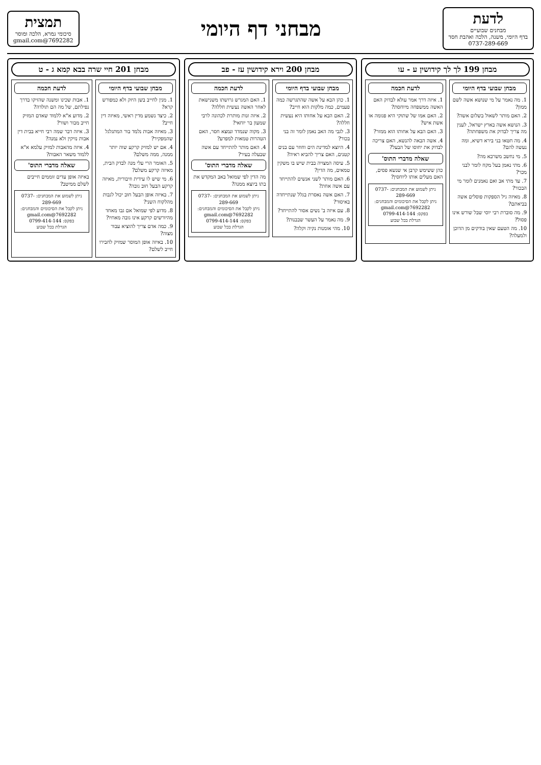לדעת
מבחנים שבועיים
בדף היומי, משנה, הלכה ואהבת חסד
0737-289-669
מבחני דף היומי
תמצית
סיכומי גמרא, הלכה ומוסר
7692282@gmail.com
מבחן 199 לך לך קידושין ע - עו
מבחן שבועי בדף היומי
1. מה נאמר על מי שנושא אשה לשם ממון?
2. האם מותר לשאול בשלום אשה?
3. הנושא אשה בארץ ישראל, לענין מה צריך לבדוק את משפחתה?
4. מה חטאו בני בירא דשיא, ומה נעשה להם?
5. מי נחשב משרבא מה?
6. מתי נאמן בעל מקח לומר לבני מכר?
7. עד מתי אב ואם נאמנים לומר מי הבכור?
8. מאיזה גיל הספקות פוסלים אשה בביאתם?
9. מה סוברת רבי יוסי שבל שורש אינו פסול?
10. מה הטעם שאין בודקים מן הדוכן ולמעלה?
לדעת חכמה
1. איזה דרך אמר עולא לבדוק האם האשה ממשפחה מיוחסת?
2. האם אמו של שתוקי היא פגומה או אשת איש?
3. האם הבא על אחותו הוא ממזר?
4. אשה הבאה להנשא, האם צריכה לבדוק את יחוסו של הבעל?
שאלה מדברי התוס'
כהן ששימש קרבן אי שנשא פסים, האם מעלים אותו ליוחסין?
ניתן לשמוע את המבחנים: 0737-289-669
ניתן לקבל את הסיכומים והמבחנים: 7692282@gmail.com
בפקס: 0799-414-144
הגרלת בכל שבוע
מבחן 200 וירא קידושין עז - פב
מבחן שבועי בדף היומי
1. כהן הבא על אשה שהתגרשה כמה פעמים, כמה מלקות הוא חייב?
2. האם הבא על אחותו היא נעשית חללה?
3. לגבי מה האב נאמן לומר זה בני בכור?
4. היוצא למדינת הים וחוזר עם בנים קטנים, האם צריך להביא ראיה?
5. עיסה המצויה בבית שיש בו משקין טמאים, מה הדין?
6. האם מותר לשני אנשים להתייחד עם אשה אחת?
7. האם אשה נאסרת בגלל שנתייחדה באיסור?
8. עם איזה ב' נשים אסור להתייחד?
9. מה נאמר על העשר שבבנות?
10. מהי אומנות נקיה וקלה?
לדעת חכמה
1. האם המגרש גרושתו משנישאת לאחר האשה נעשית חללה?
2. איזה זנות מותרת לכהונה לרבי שמעון בר יוחאי?
3. מקוה שנמדד ונמצא חסר, האם הטהרות טמאות למפרע?
4. האם מותר להתייחד עם אשה שבעלה בעיר?
שאלה מדברי התוס'
מה הדין לפי שמואל באב המקדש את בתו ביוצא ממנה?
ניתן לשמוע את המבחנים: 0737-289-669
ניתן לקבל את הסיכומים והמבחנים: 7692282@gmail.com
בפקס: 0799-414-144
הגרלת בכל שבוע
מבחן 201 חיי שרה בבא קמא ג - ט
מבחן שבועי בדף היומי
1. מנין לחייב בשן היזק ולא כמפורש קרא?
2. כיצד נשמע מדין ראשי, מאיזה דין חייב?
3. מאיזה אבות נלמד בור המתגלגל שהמפקיר?
4. אם יש למזיק קרקע שוה יותר ממנה, ממה משלם?
5. האומר הרי עלי מנה לבדק הבית, מאיזה קרקע משלם?
6. מי שיש לו עידית וזיבורית, מאיזה קרקע הבעל חוב גובה?
7. באיזה אופן הבעל חוב יכול לגבות מהלקוח השני?
8. מדוע לפי שמואל אם גבו מאחד מהיורשים קרקע אינו גובה מאחיו?
9. כמה אדם צריך להוציא עבור מצוה?
10. באיזה אופן המוסר שמזיק לחבירו חייב לשלם?
לדעת חכמה
1. אבות שכינו ומשנה שהזיקו בדרך נפילתם, של מה הם תולדה?
2. מדוע א"א ללמוד שאדם המזיק חייב מבור ושור?
3. איזה דבר שמה רבי חייא בבית דין אבות נזיקין ולא נמנה?
4. איזה מהאבות למזיק עלמא א"א ללמוד משאר האבות?
שאלה מדברי התוס'
באיזה אופן עדים זוממים חייבים לשלם ממיטב?
ניתן לשמוע את המבחנים: 0737-289-669
ניתן לקבל את הסיכומים והמבחנים: 7692282@gmail.com
בפקס: 0799-414-144
הגרלת בכל שבוע